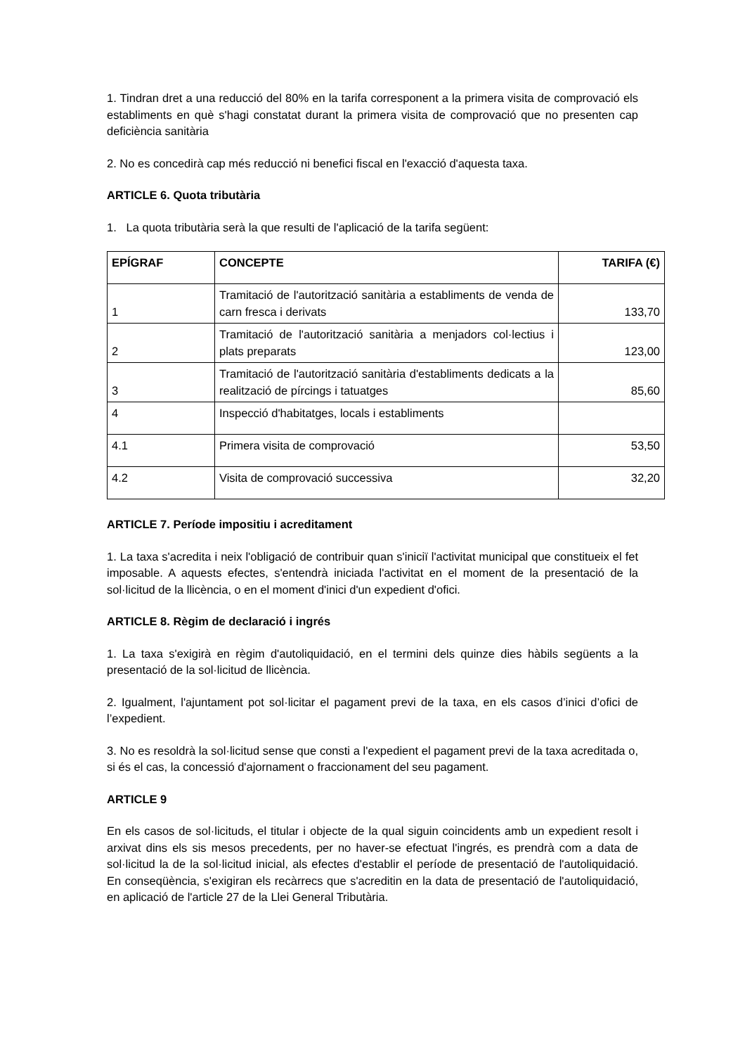1. Tindran dret a una reducció del 80% en la tarifa corresponent a la primera visita de comprovació els establiments en què s'hagi constatat durant la primera visita de comprovació que no presenten cap deficiència sanitària
2. No es concedirà cap més reducció ni benefici fiscal en l'exacció d'aquesta taxa.
ARTICLE 6. Quota tributària
1. La quota tributària serà la que resulti de l'aplicació de la tarifa següent:
| EPÍGRAF | CONCEPTE | TARIFA (€) |
| --- | --- | --- |
| 1 | Tramitació de l'autorització sanitària a establiments de venda de carn fresca i derivats | 133,70 |
| 2 | Tramitació de l'autorització sanitària a menjadors col·lectius i plats preparats | 123,00 |
| 3 | Tramitació de l'autorització sanitària d'establiments dedicats a la realització de pírcings i tatuatges | 85,60 |
| 4 | Inspecció d'habitatges, locals i establiments | |
| 4.1 | Primera visita de comprovació | 53,50 |
| 4.2 | Visita de comprovació successiva | 32,20 |
ARTICLE 7. Període impositiu i acreditament
1. La taxa s'acredita i neix l'obligació de contribuir quan s'iniciï l'activitat municipal que constitueix el fet imposable. A aquests efectes, s'entendrà iniciada l'activitat en el moment de la presentació de la sol·licitud de la llicència, o en el moment d'inici d'un expedient d'ofici.
ARTICLE 8. Règim de declaració i ingrés
1. La taxa s'exigirà en règim d'autoliquidació, en el termini dels quinze dies hàbils següents a la presentació de la sol·licitud de llicència.
2. Igualment, l'ajuntament pot sol·licitar el pagament previ de la taxa, en els casos d’inici d’ofici de l’expedient.
3. No es resoldrà la sol·licitud sense que consti a l'expedient el pagament previ de la taxa acreditada o, si és el cas, la concessió d'ajornament o fraccionament del seu pagament.
ARTICLE 9
En els casos de sol·licituds, el titular i objecte de la qual siguin coincidents amb un expedient resolt i arxivat dins els sis mesos precedents, per no haver-se efectuat l'ingrés, es prendrà com a data de sol·licitud la de la sol·licitud inicial, als efectes d'establir el període de presentació de l'autoliquidació. En conseqüència, s'exigiran els recàrrecs que s'acreditin en la data de presentació de l'autoliquidació, en aplicació de l'article 27 de la Llei General Tributària.